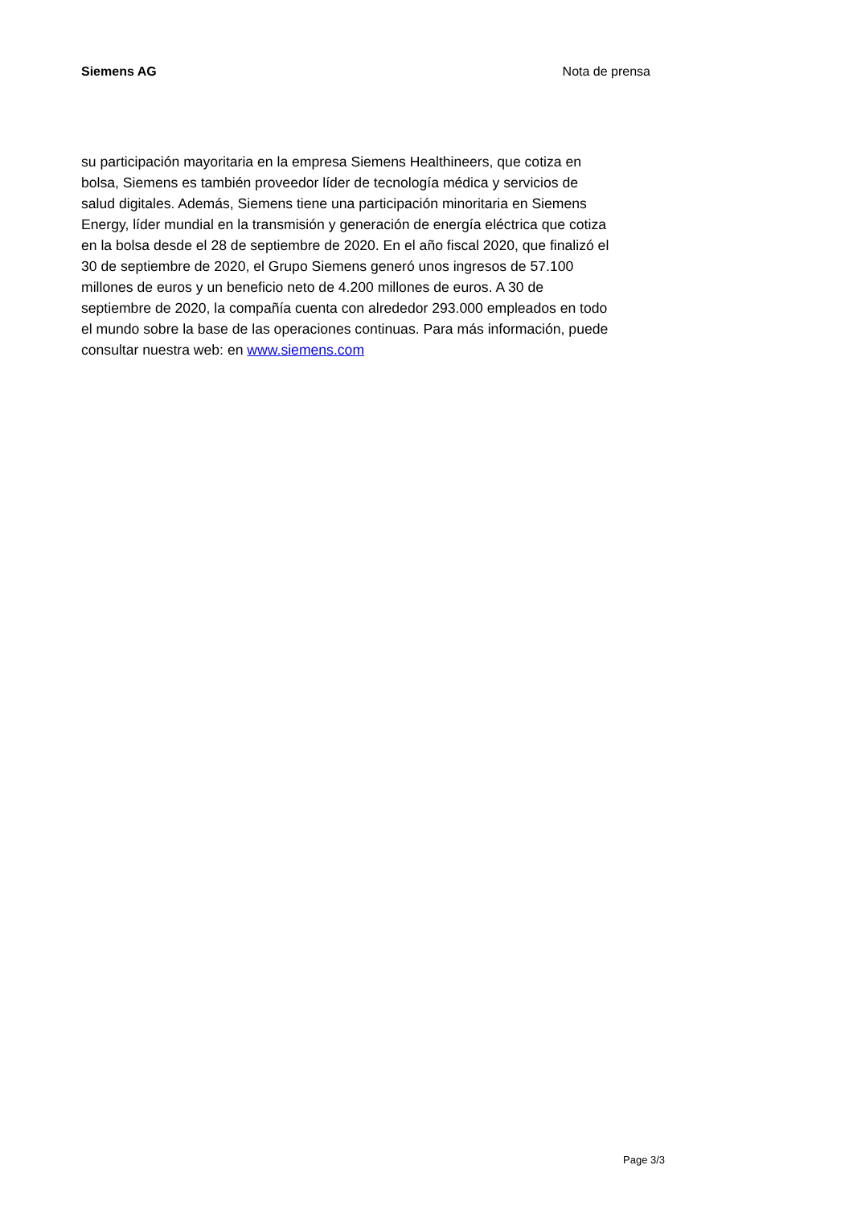Siemens AG Nota de prensa
su participación mayoritaria en la empresa Siemens Healthineers, que cotiza en
bolsa, Siemens es también proveedor líder de tecnología médica y servicios de
salud digitales. Además, Siemens tiene una participación minoritaria en Siemens
Energy, líder mundial en la transmisión y generación de energía eléctrica que cotiza
en la bolsa desde el 28 de septiembre de 2020. En el año fiscal 2020, que finalizó el
30 de septiembre de 2020, el Grupo Siemens generó unos ingresos de 57.100
millones de euros y un beneficio neto de 4.200 millones de euros. A 30 de
septiembre de 2020, la compañía cuenta con alrededor 293.000 empleados en todo
el mundo sobre la base de las operaciones continuas. Para más información, puede
consultar nuestra web: en www.siemens.com
Page 3/3